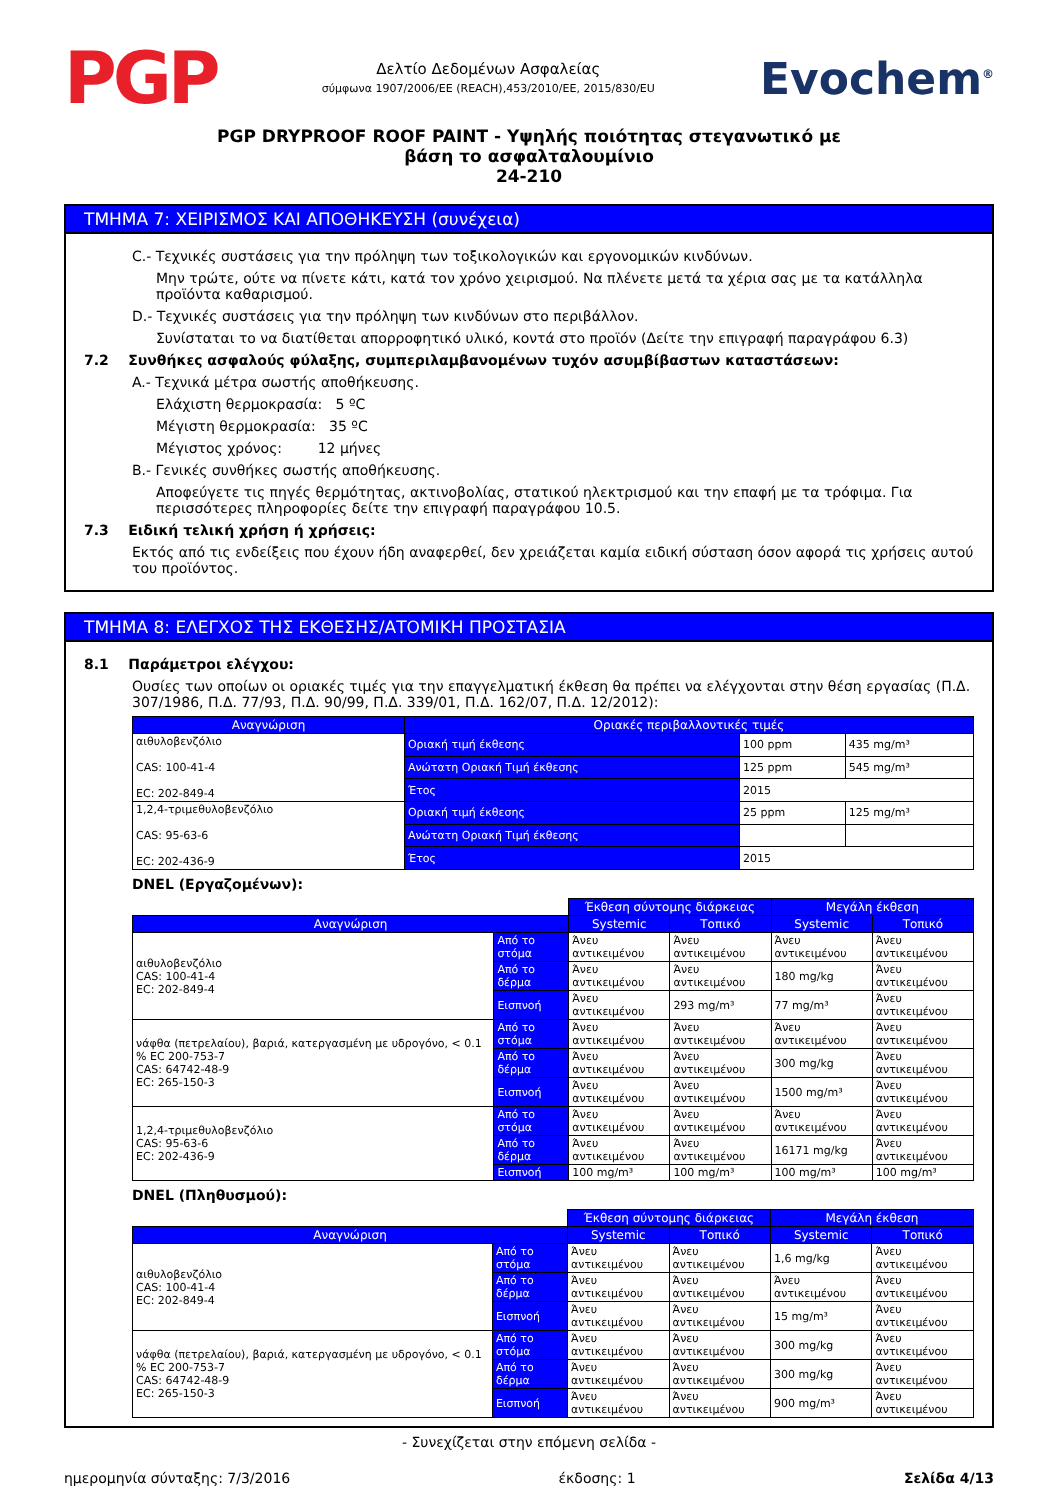PGP
Δελτίο Δεδομένων Ασφαλείας
σύμφωνα 1907/2006/ΕΕ (REACH),453/2010/ΕΕ, 2015/830/EU
Evochem<sup>®</sup>
PGP DRYPROOF ROOF PAINT - Υψηλής ποιότητας στεγανωτικό με
βάση το ασφαλταλουμίνιο
24-210
ΤΜΗΜΑ 7: ΧΕΙΡΙΣΜΟΣ ΚΑΙ ΑΠΟΘΗΚΕΥΣΗ (συνέχεια)
C.- Τεχνικές συστάσεις για την πρόληψη των τοξικολογικών και εργονομικών κινδύνων.
Μην τρώτε, ούτε να πίνετε κάτι, κατά τον χρόνο χειρισμού. Να πλένετε μετά τα χέρια σας με τα κατάλληλα προϊόντα καθαρισμού.
D.- Τεχνικές συστάσεις για την πρόληψη των κινδύνων στο περιβάλλον.
Συνίσταται το να διατίθεται απορροφητικό υλικό, κοντά στο προϊόν (Δείτε την επιγραφή παραγράφου 6.3)
7.2 Συνθήκες ασφαλούς φύλαξης, συμπεριλαμβανομένων τυχόν ασυμβίβαστων καταστάσεων:
A.- Τεχνικά μέτρα σωστής αποθήκευσης.
Ελάχιστη θερμοκρασία: 5 ºC
Μέγιστη θερμοκρασία: 35 ºC
Μέγιστος χρόνος: 12 μήνες
B.- Γενικές συνθήκες σωστής αποθήκευσης.
Αποφεύγετε τις πηγές θερμότητας, ακτινοβολίας, στατικού ηλεκτρισμού και την επαφή με τα τρόφιμα. Για περισσότερες πληροφορίες δείτε την επιγραφή παραγράφου 10.5.
7.3 Ειδική τελική χρήση ή χρήσεις:
Εκτός από τις ενδείξεις που έχουν ήδη αναφερθεί, δεν χρειάζεται καμία ειδική σύσταση όσον αφορά τις χρήσεις αυτού του προϊόντος.
ΤΜΗΜΑ 8: ΕΛΕΓΧΟΣ ΤΗΣ ΕΚΘΕΣΗΣ/ΑΤΟΜΙΚΗ ΠΡΟΣΤΑΣΙΑ
8.1 Παράμετροι ελέγχου:
Ουσίες των οποίων οι οριακές τιμές για την επαγγελματική έκθεση θα πρέπει να ελέγχονται στην θέση εργασίας (Π.Δ. 307/1986, Π.Δ. 77/93, Π.Δ. 90/99, Π.Δ. 339/01, Π.Δ. 162/07, Π.Δ. 12/2012):
| Αναγνώριση | Οριακές περιβαλλοντικές τιμές | | |
| --- | --- | --- | --- |
| αιθυλοβενζόλιο CAS: 100-41-4 EC: 202-849-4 | Οριακή τιμή έκθεσης | 100 ppm | 435 mg/m³ |
| | Ανώτατη Οριακή Τιμή έκθεσης | 125 ppm | 545 mg/m³ |
| | Έτος | 2015 | |
| 1,2,4-τριμεθυλοβενζόλιο CAS: 95-63-6 EC: 202-436-9 | Οριακή τιμή έκθεσης | 25 ppm | 125 mg/m³ |
| | Ανώτατη Οριακή Τιμή έκθεσης | | |
| | Έτος | 2015 | |
DNEL (Εργαζομένων):
| | | Έκθεση σύντομης διάρκειας | | Μεγάλη έκθεση | |
| Αναγνώριση | | Systemic | Τοπικό | Systemic | Τοπικό |
| αιθυλοβενζόλιο CAS: 100-41-4 EC: 202-849-4 | Από το στόμα | Άνευ αντικειμένου | Άνευ αντικειμένου | Άνευ αντικειμένου | Άνευ αντικειμένου |
| | Από το δέρμα | Άνευ αντικειμένου | Άνευ αντικειμένου | 180 mg/kg | Άνευ αντικειμένου |
| | Εισπνοή | Άνευ αντικειμένου | 293 mg/m³ | 77 mg/m³ | Άνευ αντικειμένου |
| νάφθα (πετρελαίου), βαριά, κατεργασμένη με υδρογόνο, < 0.1 % EC 200-753-7 CAS: 64742-48-9 EC: 265-150-3 | Από το στόμα | Άνευ αντικειμένου | Άνευ αντικειμένου | Άνευ αντικειμένου | Άνευ αντικειμένου |
| | Από το δέρμα | Άνευ αντικειμένου | Άνευ αντικειμένου | 300 mg/kg | Άνευ αντικειμένου |
| | Εισπνοή | Άνευ αντικειμένου | Άνευ αντικειμένου | 1500 mg/m³ | Άνευ αντικειμένου |
| 1,2,4-τριμεθυλοβενζόλιο CAS: 95-63-6 EC: 202-436-9 | Από το στόμα | Άνευ αντικειμένου | Άνευ αντικειμένου | Άνευ αντικειμένου | Άνευ αντικειμένου |
| | Από το δέρμα | Άνευ αντικειμένου | Άνευ αντικειμένου | 16171 mg/kg | Άνευ αντικειμένου |
| | Εισπνοή | 100 mg/m³ | 100 mg/m³ | 100 mg/m³ | 100 mg/m³ |
DNEL (Πληθυσμού):
| | | Έκθεση σύντομης διάρκειας | | Μεγάλη έκθεση | |
| Αναγνώριση | | Systemic | Τοπικό | Systemic | Τοπικό |
| αιθυλοβενζόλιο CAS: 100-41-4 EC: 202-849-4 | Από το στόμα | Άνευ αντικειμένου | Άνευ αντικειμένου | 1,6 mg/kg | Άνευ αντικειμένου |
| | Από το δέρμα | Άνευ αντικειμένου | Άνευ αντικειμένου | Άνευ αντικειμένου | Άνευ αντικειμένου |
| | Εισπνοή | Άνευ αντικειμένου | Άνευ αντικειμένου | 15 mg/m³ | Άνευ αντικειμένου |
| νάφθα (πετρελαίου), βαριά, κατεργασμένη με υδρογόνο, < 0.1 % EC 200-753-7 CAS: 64742-48-9 EC: 265-150-3 | Από το στόμα | Άνευ αντικειμένου | Άνευ αντικειμένου | 300 mg/kg | Άνευ αντικειμένου |
| | Από το δέρμα | Άνευ αντικειμένου | Άνευ αντικειμένου | 300 mg/kg | Άνευ αντικειμένου |
| | Εισπνοή | Άνευ αντικειμένου | Άνευ αντικειμένου | 900 mg/m³ | Άνευ αντικειμένου |
- Συνεχίζεται στην επόμενη σελίδα -
ημερομηνία σύνταξης: 7/3/2016 έκδοσης: 1 Σελίδα 4/13